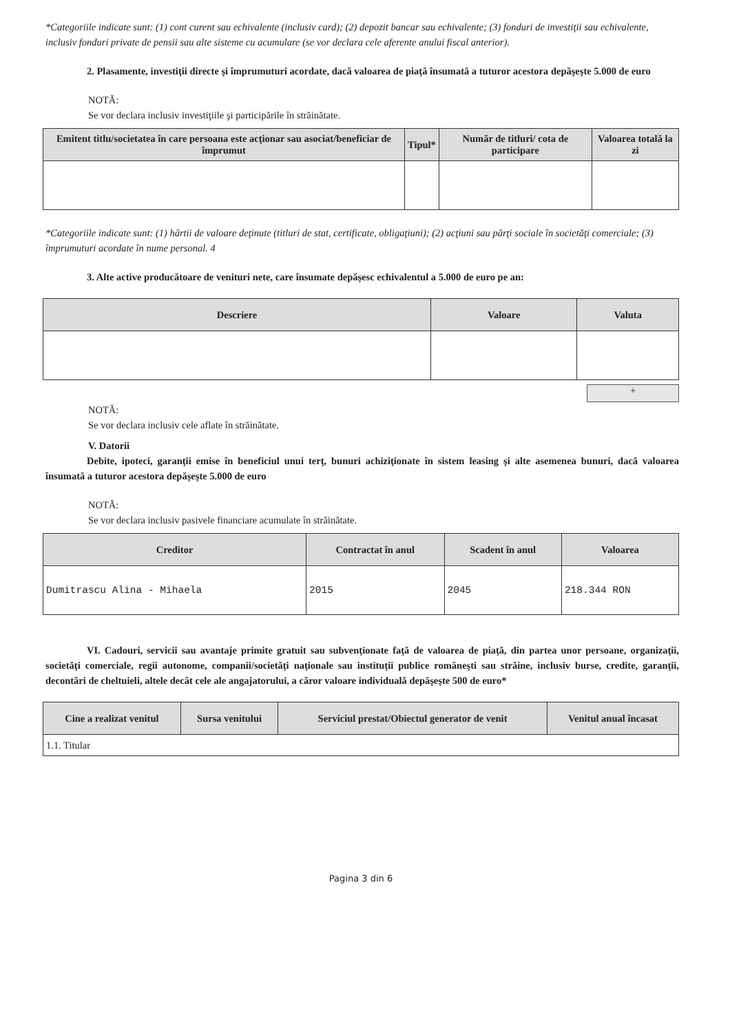*Categoriile indicate sunt: (1) cont curent sau echivalente (inclusiv card); (2) depozit bancar sau echivalente; (3) fonduri de investiţii sau echivalente, inclusiv fonduri private de pensii sau alte sisteme cu acumulare (se vor declara cele aferente anului fiscal anterior).
2. Plasamente, investiţii directe şi împrumuturi acordate, dacă valoarea de piaţă însumată a tuturor acestora depăşeşte 5.000 de euro
NOTĂ:
Se vor declara inclusiv investiţiile şi participările în străinătate.
| Emitent titlu/societatea în care persoana este acţionar sau asociat/beneficiar de împrumut | Tipul* | Număr de titluri/ cota de participare | Valoarea totală la zi |
| --- | --- | --- | --- |
*Categoriile indicate sunt: (1) hârtii de valoare deţinute (titluri de stat, certificate, obligaţiuni); (2) acţiuni sau părţi sociale în societăţi comerciale; (3) împrumuturi acordate în nume personal. 4
3. Alte active producătoare de venituri nete, care însumate depăşesc echivalentul a 5.000 de euro pe an:
| Descriere | Valoare | Valuta |
| --- | --- | --- |
+
NOTĂ:
Se vor declara inclusiv cele aflate în străinătate.
V. Datorii
Debite, ipoteci, garanţii emise în beneficiul unui terţ, bunuri achiziţionate în sistem leasing şi alte asemenea bunuri, dacă valoarea însumată a tuturor acestora depăşeşte 5.000 de euro
NOTĂ:
Se vor declara inclusiv pasivele financiare acumulate în străinătate.
| Creditor | Contractat în anul | Scadent în anul | Valoarea |
| --- | --- | --- | --- |
| Dumitrascu Alina - Mihaela | 2015 | 2045 | 218.344 RON |
VI. Cadouri, servicii sau avantaje primite gratuit sau subvenţionate faţă de valoarea de piaţă, din partea unor persoane, organizaţii, societăţi comerciale, regii autonome, companii/societăţi naţionale sau instituţii publice româneşti sau străine, inclusiv burse, credite, garanţii, decontări de cheltuieli, altele decât cele ale angajatorului, a căror valoare individuală depăşeşte 500 de euro*
| Cine a realizat venitul | Sursa venitului | Serviciul prestat/Obiectul generator de venit | Venitul anual încasat |
| --- | --- | --- | --- |
| 1.1. Titular | | | |
Pagina 3 din 6